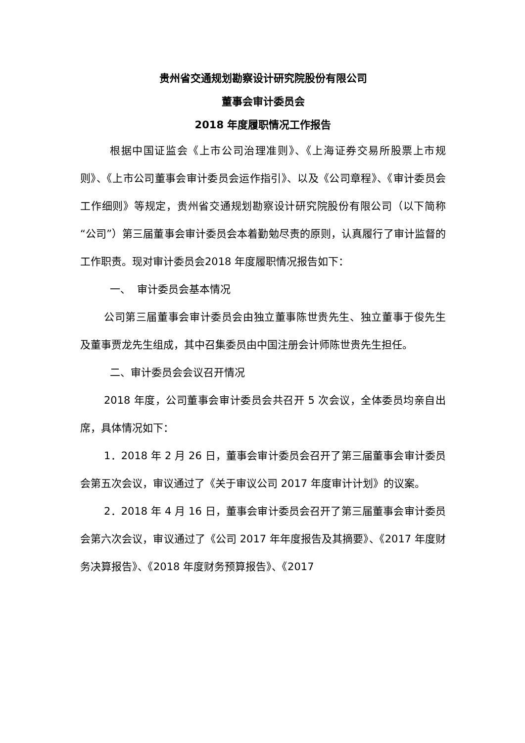贵州省交通规划勘察设计研究院股份有限公司
董事会审计委员会
2018 年度履职情况工作报告
根据中国证监会《上市公司治理准则》、《上海证券交易所股票上市规则》、《上市公司董事会审计委员会运作指引》、以及《公司章程》、《审计委员会工作细则》等规定，贵州省交通规划勘察设计研究院股份有限公司（以下简称“公司”）第三届董事会审计委员会本着勤勉尽责的原则，认真履行了审计监督的工作职责。现对审计委员会2018 年度履职情况报告如下：
一、 审计委员会基本情况
公司第三届董事会审计委员会由独立董事陈世贵先生、独立董事于俊先生及董事贾龙先生组成，其中召集委员由中国注册会计师陈世贵先生担任。
二、审计委员会会议召开情况
2018 年度，公司董事会审计委员会共召开 5 次会议，全体委员均亲自出席，具体情况如下：
1．2018 年 2 月 26 日，董事会审计委员会召开了第三届董事会审计委员会第五次会议，审议通过了《关于审议公司 2017 年度审计计划》的议案。
2．2018 年 4 月 16 日，董事会审计委员会召开了第三届董事会审计委员会第六次会议，审议通过了《公司 2017 年年度报告及其摘要》、《2017 年度财务决算报告》、《2018 年度财务预算报告》、《2017